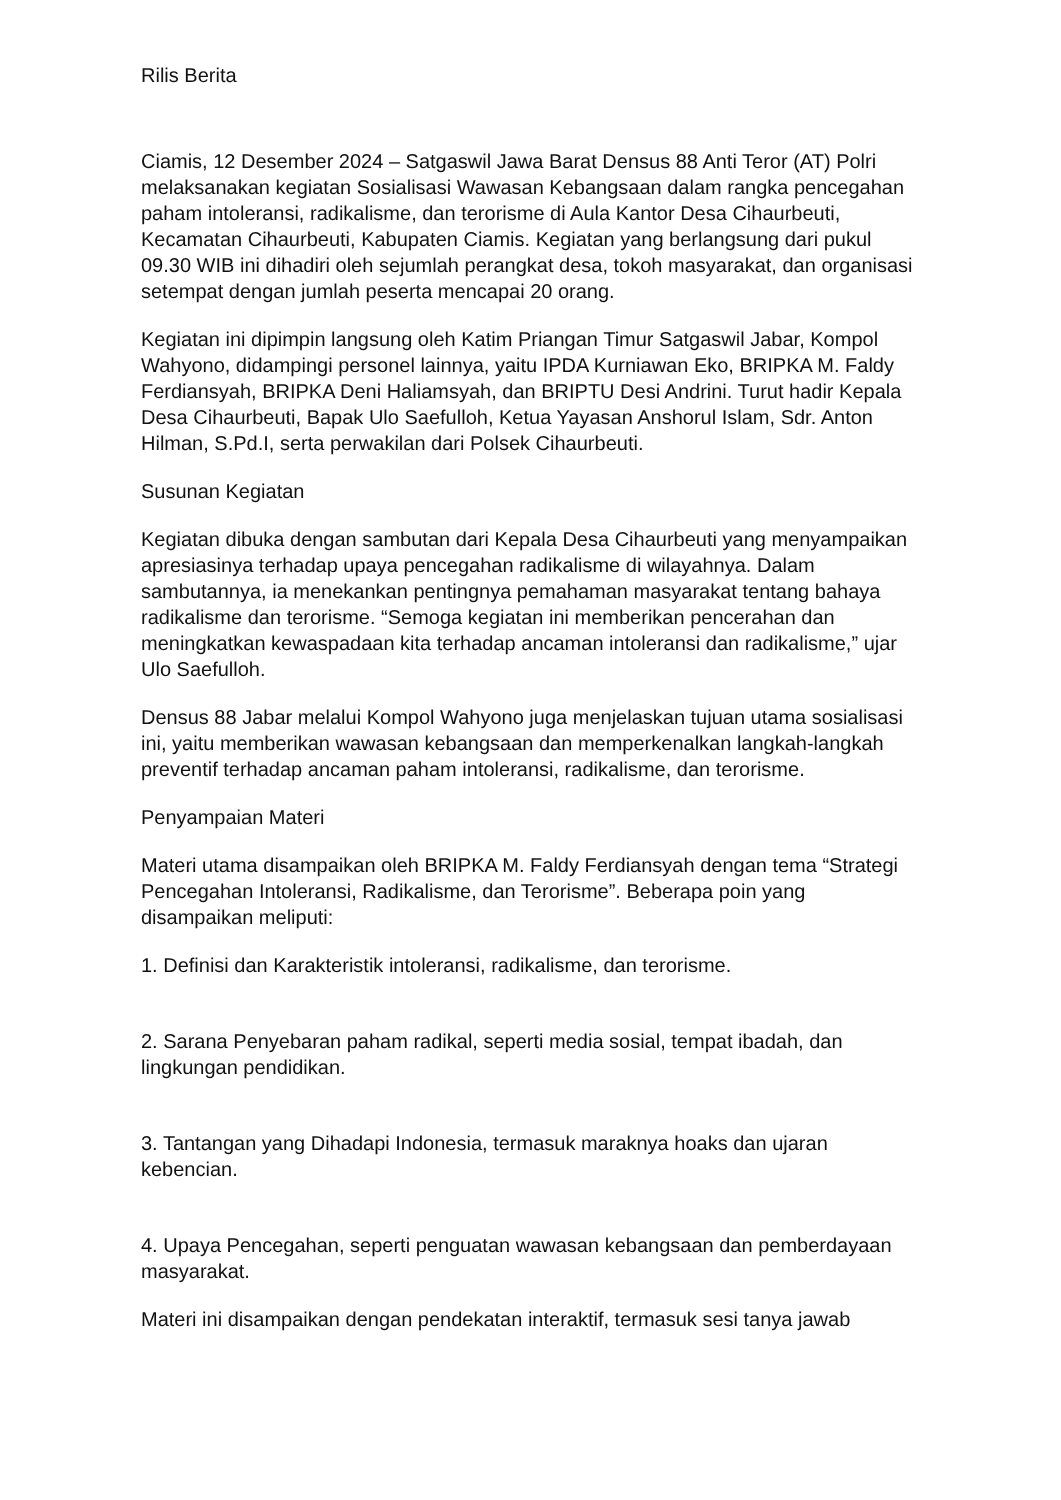Rilis Berita
Ciamis, 12 Desember 2024 – Satgaswil Jawa Barat Densus 88 Anti Teror (AT) Polri melaksanakan kegiatan Sosialisasi Wawasan Kebangsaan dalam rangka pencegahan paham intoleransi, radikalisme, dan terorisme di Aula Kantor Desa Cihaurbeuti, Kecamatan Cihaurbeuti, Kabupaten Ciamis. Kegiatan yang berlangsung dari pukul 09.30 WIB ini dihadiri oleh sejumlah perangkat desa, tokoh masyarakat, dan organisasi setempat dengan jumlah peserta mencapai 20 orang.
Kegiatan ini dipimpin langsung oleh Katim Priangan Timur Satgaswil Jabar, Kompol Wahyono, didampingi personel lainnya, yaitu IPDA Kurniawan Eko, BRIPKA M. Faldy Ferdiansyah, BRIPKA Deni Haliamsyah, dan BRIPTU Desi Andrini. Turut hadir Kepala Desa Cihaurbeuti, Bapak Ulo Saefulloh, Ketua Yayasan Anshorul Islam, Sdr. Anton Hilman, S.Pd.I, serta perwakilan dari Polsek Cihaurbeuti.
Susunan Kegiatan
Kegiatan dibuka dengan sambutan dari Kepala Desa Cihaurbeuti yang menyampaikan apresiasinya terhadap upaya pencegahan radikalisme di wilayahnya. Dalam sambutannya, ia menekankan pentingnya pemahaman masyarakat tentang bahaya radikalisme dan terorisme. “Semoga kegiatan ini memberikan pencerahan dan meningkatkan kewaspadaan kita terhadap ancaman intoleransi dan radikalisme,” ujar Ulo Saefulloh.
Densus 88 Jabar melalui Kompol Wahyono juga menjelaskan tujuan utama sosialisasi ini, yaitu memberikan wawasan kebangsaan dan memperkenalkan langkah-langkah preventif terhadap ancaman paham intoleransi, radikalisme, dan terorisme.
Penyampaian Materi
Materi utama disampaikan oleh BRIPKA M. Faldy Ferdiansyah dengan tema “Strategi Pencegahan Intoleransi, Radikalisme, dan Terorisme”. Beberapa poin yang disampaikan meliputi:
1. Definisi dan Karakteristik intoleransi, radikalisme, dan terorisme.
2. Sarana Penyebaran paham radikal, seperti media sosial, tempat ibadah, dan lingkungan pendidikan.
3. Tantangan yang Dihadapi Indonesia, termasuk maraknya hoaks dan ujaran kebencian.
4. Upaya Pencegahan, seperti penguatan wawasan kebangsaan dan pemberdayaan masyarakat.
Materi ini disampaikan dengan pendekatan interaktif, termasuk sesi tanya jawab